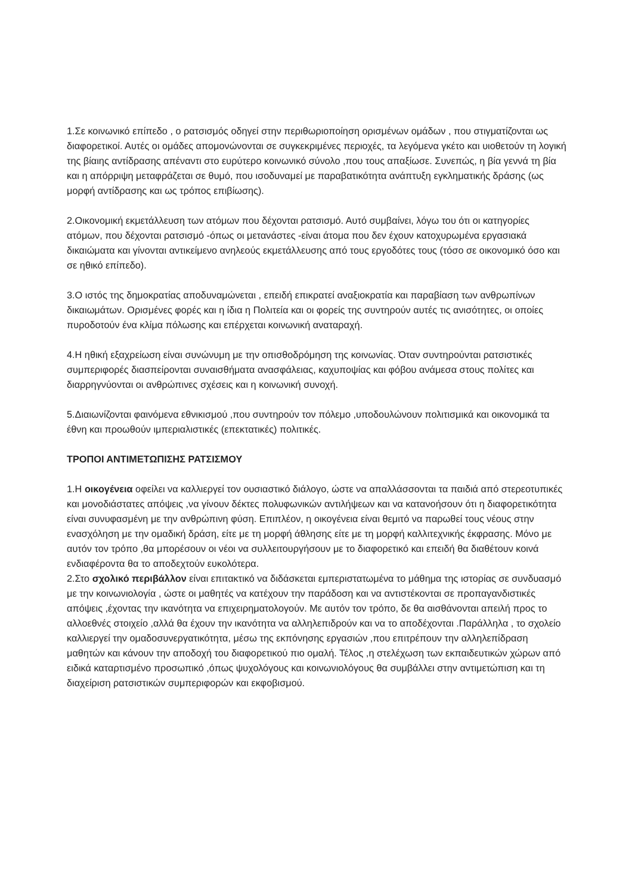1.Σε κοινωνικό επίπεδο , ο ρατσισμός οδηγεί στην περιθωριοποίηση ορισμένων ομάδων , που στιγματίζονται ως διαφορετικοί. Αυτές οι ομάδες απομονώνονται σε συγκεκριμένες περιοχές, τα λεγόμενα γκέτο και υιοθετούν τη λογική της βίαιης αντίδρασης απέναντι στο ευρύτερο κοινωνικό σύνολο ,που τους απαξίωσε. Συνεπώς, η βία γεννά τη βία και η απόρριψη μεταφράζεται σε θυμό, που ισοδυναμεί με παραβατικότητα ανάπτυξη εγκληματικής δράσης (ως μορφή αντίδρασης και ως τρόπος επιβίωσης).
2.Οικονομική εκμετάλλευση των ατόμων που δέχονται ρατσισμό. Αυτό συμβαίνει, λόγω του ότι οι κατηγορίες ατόμων, που δέχονται ρατσισμό -όπως οι μετανάστες -είναι άτομα που δεν έχουν κατοχυρωμένα εργασιακά δικαιώματα και γίνονται αντικείμενο ανηλεούς εκμετάλλευσης από τους εργοδότες τους (τόσο σε οικονομικό όσο και σε ηθικό επίπεδο).
3.Ο ιστός της δημοκρατίας αποδυναμώνεται , επειδή επικρατεί αναξιοκρατία και παραβίαση των ανθρωπίνων δικαιωμάτων. Ορισμένες φορές και η ίδια η Πολιτεία και οι φορείς της συντηρούν αυτές τις ανισότητες, οι οποίες πυροδοτούν ένα κλίμα πόλωσης και επέρχεται κοινωνική αναταραχή.
4.Η ηθική εξαχρείωση είναι συνώνυμη με την οπισθοδρόμηση της κοινωνίας. Όταν συντηρούνται ρατσιστικές συμπεριφορές διασπείρονται συναισθήματα ανασφάλειας, καχυποψίας και φόβου ανάμεσα στους πολίτες και διαρρηγνύονται οι ανθρώπινες σχέσεις και η κοινωνική συνοχή.
5.Διαιωνίζονται φαινόμενα εθνικισμού ,που συντηρούν τον πόλεμο ,υποδουλώνουν πολιτισμικά και οικονομικά τα έθνη και προωθούν ιμπεριαλιστικές (επεκτατικές) πολιτικές.
ΤΡΟΠΟΙ ΑΝΤΙΜΕΤΩΠΙΣΗΣ ΡΑΤΣΙΣΜΟΥ
1.Η οικογένεια οφείλει να καλλιεργεί τον ουσιαστικό διάλογο, ώστε να απαλλάσσονται τα παιδιά από στερεοτυπικές και μονοδιάστατες απόψεις ,να γίνουν δέκτες πολυφωνικών αντιλήψεων και να κατανοήσουν ότι η διαφορετικότητα είναι συνυφασμένη με την ανθρώπινη φύση. Επιπλέον, η οικογένεια είναι θεμιτό να παρωθεί τους νέους στην ενασχόληση με την ομαδική δράση, είτε με τη μορφή άθλησης είτε με τη μορφή καλλιτεχνικής έκφρασης. Μόνο με αυτόν τον τρόπο ,θα μπορέσουν οι νέοι να συλλειτουργήσουν με το διαφορετικό και επειδή θα διαθέτουν κοινά ενδιαφέροντα θα το αποδεχτούν ευκολότερα.
2.Στο σχολικό περιβάλλον είναι επιτακτικό να διδάσκεται εμπεριστατωμένα το μάθημα της ιστορίας σε συνδυασμό με την κοινωνιολογία , ώστε οι μαθητές να κατέχουν την παράδοση και να αντιστέκονται σε προπαγανδιστικές απόψεις ,έχοντας την ικανότητα να επιχειρηματολογούν. Με αυτόν τον τρόπο, δε θα αισθάνονται απειλή προς το αλλοεθνές στοιχείο ,αλλά θα έχουν την ικανότητα να αλληλεπιδρούν και να το αποδέχονται .Παράλληλα , το σχολείο καλλιεργεί την ομαδοσυνεργατικότητα, μέσω της εκπόνησης εργασιών ,που επιτρέπουν την αλληλεπίδραση μαθητών και κάνουν την αποδοχή του διαφορετικού πιο ομαλή. Τέλος ,η στελέχωση των εκπαιδευτικών χώρων από ειδικά καταρτισμένο προσωπικό ,όπως ψυχολόγους και κοινωνιολόγους θα συμβάλλει στην αντιμετώπιση και τη διαχείριση ρατσιστικών συμπεριφορών και εκφοβισμού.